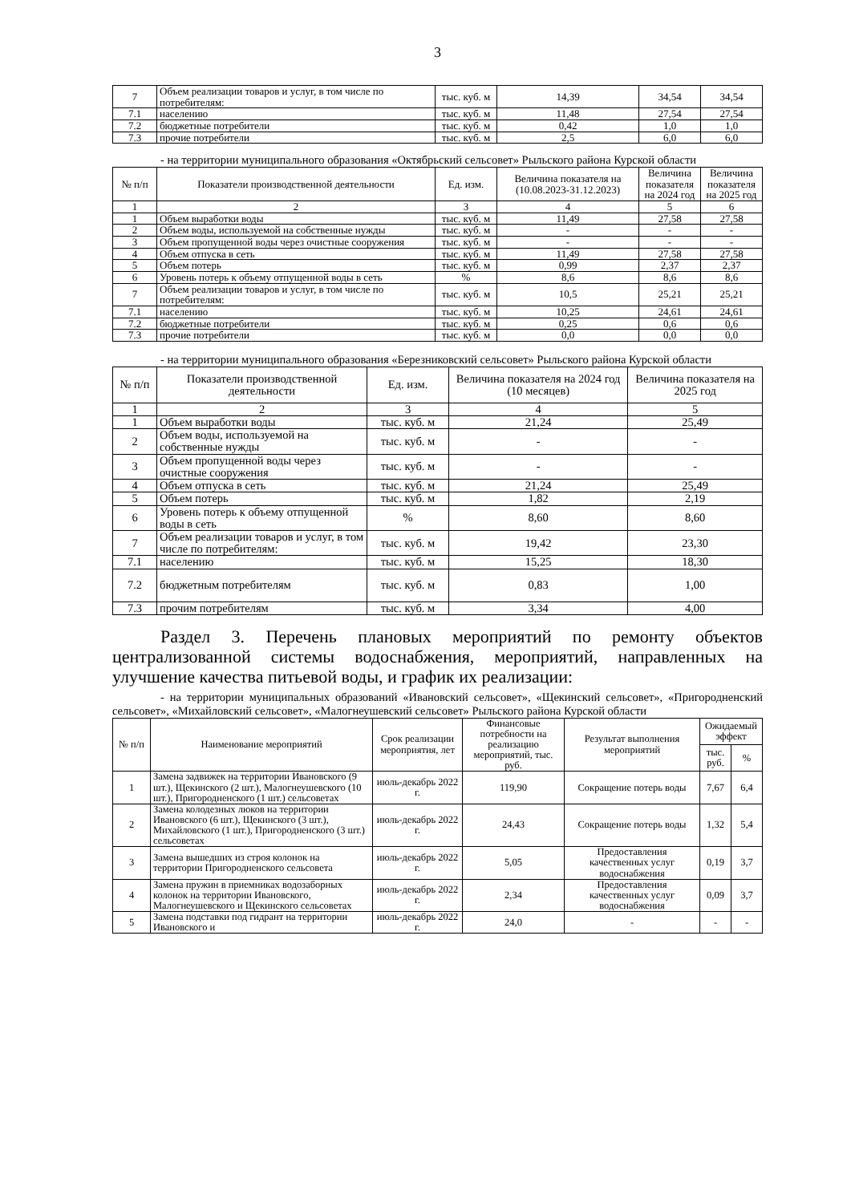3
| 7 | Объем реализации товаров и услуг, в том числе по потребителям: | тыс. куб. м | 14,39 | 34,54 | 34,54 |
| 7.1 | населению | тыс. куб. м | 11,48 | 27,54 | 27,54 |
| 7.2 | бюджетные потребители | тыс. куб. м | 0,42 | 1,0 | 1,0 |
| 7.3 | прочие потребители | тыс. куб. м | 2,5 | 6,0 | 6,0 |
- на территории муниципального образования «Октябрьский сельсовет» Рыльского района Курской области
| № п/п | Показатели производственной деятельности | Ед. изм. | Величина показателя на (10.08.2023-31.12.2023) | Величина показателя на 2024 год | Величина показателя на 2025 год |
| --- | --- | --- | --- | --- | --- |
| 1 | 2 | 3 | 4 | 5 | 6 |
| 1 | Объем выработки воды | тыс. куб. м | 11,49 | 27,58 | 27,58 |
| 2 | Объем воды, используемой на собственные нужды | тыс. куб. м | - | - | - |
| 3 | Объем пропущенной воды через очистные сооружения | тыс. куб. м | - | - | - |
| 4 | Объем отпуска в сеть | тыс. куб. м | 11,49 | 27,58 | 27,58 |
| 5 | Объем потерь | тыс. куб. м | 0,99 | 2,37 | 2,37 |
| 6 | Уровень потерь к объему отпущенной воды в сеть | % | 8,6 | 8,6 | 8,6 |
| 7 | Объем реализации товаров и услуг, в том числе по потребителям: | тыс. куб. м | 10,5 | 25,21 | 25,21 |
| 7.1 | населению | тыс. куб. м | 10,25 | 24,61 | 24,61 |
| 7.2 | бюджетные потребители | тыс. куб. м | 0,25 | 0,6 | 0,6 |
| 7.3 | прочие потребители | тыс. куб. м | 0,0 | 0,0 | 0,0 |
- на территории муниципального образования «Березниковский сельсовет» Рыльского района Курской области
| № п/п | Показатели производственной деятельности | Ед. изм. | Величина показателя на 2024 год (10 месяцев) | Величина показателя на 2025 год |
| --- | --- | --- | --- | --- |
| 1 | 2 | 3 | 4 | 5 |
| 1 | Объем выработки воды | тыс. куб. м | 21,24 | 25,49 |
| 2 | Объем воды, используемой на собственные нужды | тыс. куб. м | - | - |
| 3 | Объем пропущенной воды через очистные сооружения | тыс. куб. м | - | - |
| 4 | Объем отпуска в сеть | тыс. куб. м | 21,24 | 25,49 |
| 5 | Объем потерь | тыс. куб. м | 1,82 | 2,19 |
| 6 | Уровень потерь к объему отпущенной воды в сеть | % | 8,60 | 8,60 |
| 7 | Объем реализации товаров и услуг, в том числе по потребителям: | тыс. куб. м | 19,42 | 23,30 |
| 7.1 | населению | тыс. куб. м | 15,25 | 18,30 |
| 7.2 | бюджетным потребителям | тыс. куб. м | 0,83 | 1,00 |
| 7.3 | прочим потребителям | тыс. куб. м | 3,34 | 4,00 |
Раздел 3. Перечень плановых мероприятий по ремонту объектов централизованной системы водоснабжения, мероприятий, направленных на улучшение качества питьевой воды, и график их реализации:
- на территории муниципальных образований «Ивановский сельсовет», «Щекинский сельсовет», «Пригородненский сельсовет», «Михайловский сельсовет», «Малогнеушевский сельсовет» Рыльского района Курской области
| № п/п | Наименование мероприятий | Срок реализации мероприятия, лет | Финансовые потребности на реализацию мероприятий, тыс. руб. | Результат выполнения мероприятий | Ожидаемый эффект | |
| --- | --- | --- | --- | --- | --- | --- |
| | | | | | тыс. руб. | % |
| 1 | Замена задвижек на территории Ивановского (9 шт.), Щекинского (2 шт.), Малогнеушевского (10 шт.), Пригородненского (1 шт.) сельсоветах | июль-декабрь 2022 г. | 119,90 | Сокращение потерь воды | 7,67 | 6,4 |
| 2 | Замена колодезных люков на территории Ивановского (6 шт.), Щекинского (3 шт.), Михайловского (1 шт.), Пригородненского (3 шт.) сельсоветах | июль-декабрь 2022 г. | 24,43 | Сокращение потерь воды | 1,32 | 5,4 |
| 3 | Замена вышедших из строя колонок на территории Пригородненского сельсовета | июль-декабрь 2022 г. | 5,05 | Предоставления качественных услуг водоснабжения | 0,19 | 3,7 |
| 4 | Замена пружин в приемниках водозаборных колонок на территории Ивановского, Малогнеушевского и Щекинского сельсоветах | июль-декабрь 2022 г. | 2,34 | Предоставления качественных услуг водоснабжения | 0,09 | 3,7 |
| 5 | Замена подставки под гидрант на территории Ивановского и | июль-декабрь 2022 г. | 24,0 | - | - | - |